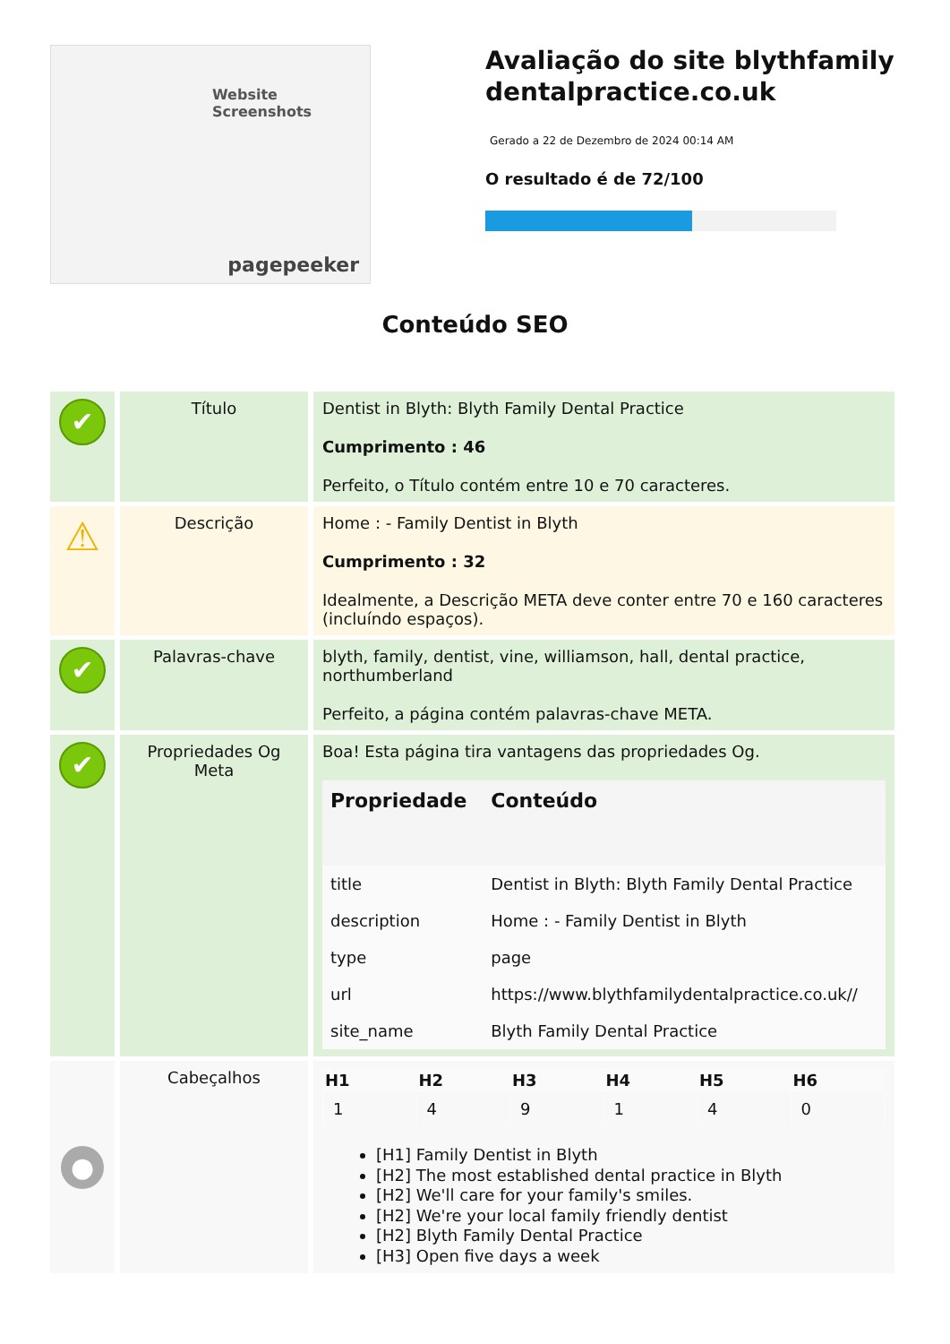Website Screenshots
pagepeeker
Avaliação do site blythfamily dentalpractice.co.uk
Gerado a 22 de Dezembro de 2024 00:14 AM
O resultado é de 72/100
Conteúdo SEO
| ✔ | Título | Dentist in Blyth: Blyth Family Dental Practice Cumprimento : 46 Perfeito, o Título contém entre 10 e 70 caracteres. |
| ⚠ | Descrição | Home : - Family Dentist in Blyth Cumprimento : 32 Idealmente, a Descrição META deve conter entre 70 e 160 caracteres (incluíndo espaços). |
| ✔ | Palavras-chave | blyth, family, dentist, vine, williamson, hall, dental practice, northumberland Perfeito, a página contém palavras-chave META. |
| ✔ | Propriedades Og Meta | Boa! Esta página tira vantagens das propriedades Og. / Propriedade / Conteúdo / / --- / --- / / title / Dentist in Blyth: Blyth Family Dental Practice / / description / Home : - Family Dentist in Blyth / / type / page / / url / https://www.blythfamilydentalpractice.co.uk// / / site_name / Blyth Family Dental Practice / |
| ● | Cabeçalhos | / H1 / H2 / H3 / H4 / H5 / H6 / / --- / --- / --- / --- / --- / --- / / 1 / 4 / 9 / 1 / 4 / 0 / [H1] Family Dentist in Blyth [H2] The most established dental practice in Blyth [H2] We'll care for your family's smiles. [H2] We're your local family friendly dentist [H2] Blyth Family Dental Practice [H3] Open five days a week |